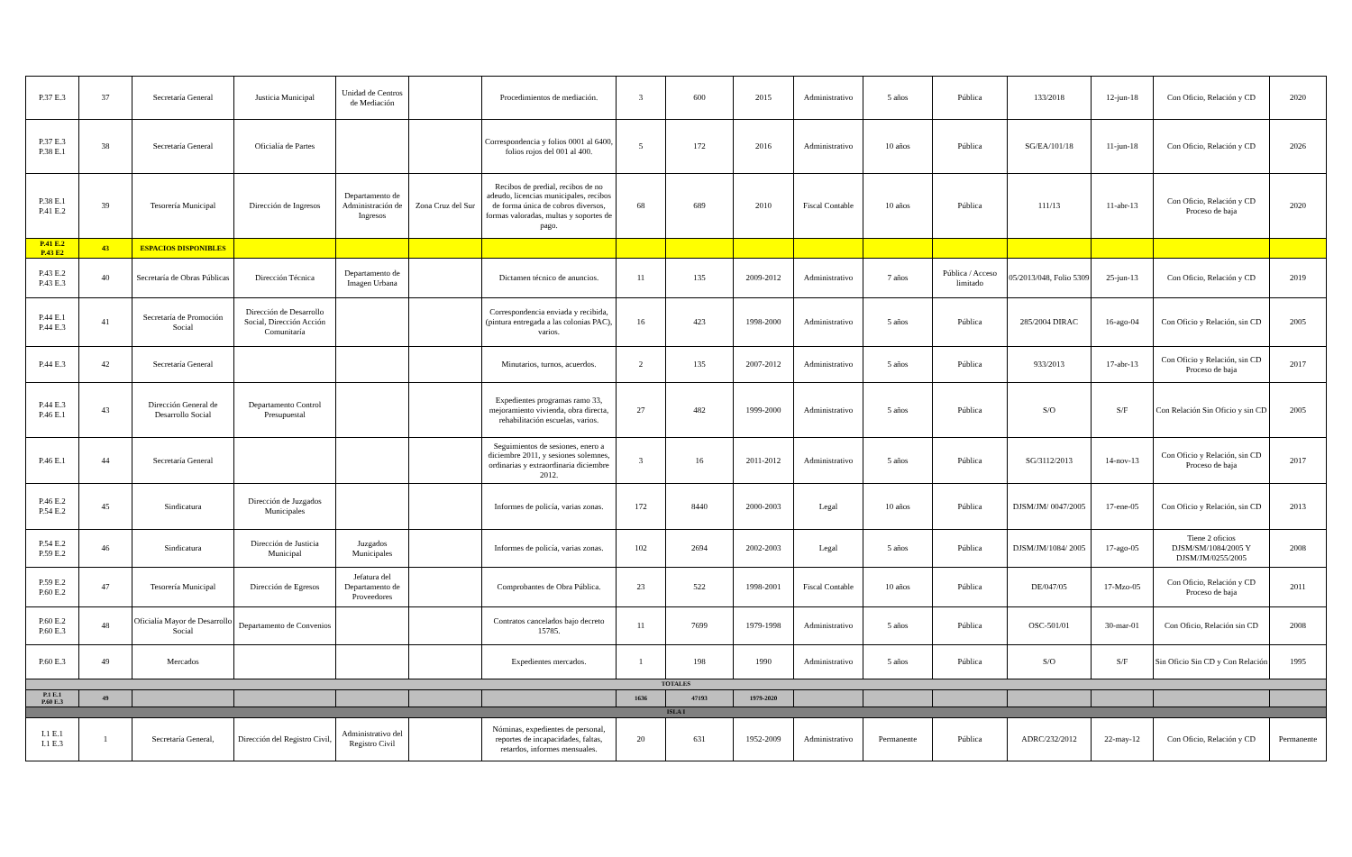| P.37 E.3 | 37 | Secretaría General | Justicia Municipal | Unidad de Centros de Mediación | | Procedimientos de mediación. | 3 | 600 | 2015 | Administrativo | 5 años | Pública | 133/2018 | 12-jun-18 | Con Oficio, Relación y CD | 2020 |
| P.37 E.3 P.38 E.1 | 38 | Secretaría General | Oficialía de Partes | | | Correspondencia y folios 0001 al 6400, folios rojos del 001 al 400. | 5 | 172 | 2016 | Administrativo | 10 años | Pública | SG/EA/101/18 | 11-jun-18 | Con Oficio, Relación y CD | 2026 |
| P.38 E.1 P.41 E.2 | 39 | Tesorería Municipal | Dirección de Ingresos | Departamento de Administración de Ingresos | Zona Cruz del Sur | Recibos de predial, recibos de no adeudo, licencias municipales, recibos de forma única de cobros diversos, formas valoradas, multas y soportes de pago. | 68 | 689 | 2010 | Fiscal Contable | 10 años | Pública | 111/13 | 11-abr-13 | Con Oficio, Relación y CD Proceso de baja | 2020 |
| P.41 E.2 P.43 E2 | 43 | ESPACIOS DISPONIBLES | | | | | | | | | | | | | | |
| P.43 E.2 P.43 E.3 | 40 | Secretaría de Obras Públicas | Dirección Técnica | Departamento de Imagen Urbana | | Dictamen técnico de anuncios. | 11 | 135 | 2009-2012 | Administrativo | 7 años | Pública / Acceso limitado | 05/2013/048, Folio 5309 | 25-jun-13 | Con Oficio, Relación y CD | 2019 |
| P.44 E.1 P.44 E.3 | 41 | Secretaría de Promoción Social | Dirección de Desarrollo Social, Dirección Acción Comunitaría | | | Correspondencia enviada y recibida, (pintura entregada a las colonias PAC), varios. | 16 | 423 | 1998-2000 | Administrativo | 5 años | Pública | 285/2004 DIRAC | 16-ago-04 | Con Oficio y Relación, sin CD | 2005 |
| P.44 E.3 | 42 | Secretaría General | | | | Minutarios, turnos, acuerdos. | 2 | 135 | 2007-2012 | Administrativo | 5 años | Pública | 933/2013 | 17-abr-13 | Con Oficio y Relación, sin CD Proceso de baja | 2017 |
| P.44 E.3 P.46 E.1 | 43 | Dirección General de Desarrollo Social | Departamento Control Presupuestal | | | Expedientes programas ramo 33, mejoramiento vivienda, obra directa, rehabilitación escuelas, varios. | 27 | 482 | 1999-2000 | Administrativo | 5 años | Pública | S/O | S/F | Con Relación Sin Oficio y sin CD | 2005 |
| P.46 E.1 | 44 | Secretaría General | | | | Seguimientos de sesiones, enero a diciembre 2011, y sesiones solemnes, ordinarias y extraordinaria diciembre 2012. | 3 | 16 | 2011-2012 | Administrativo | 5 años | Pública | SG/3112/2013 | 14-nov-13 | Con Oficio y Relación, sin CD Proceso de baja | 2017 |
| P.46 E.2 P.54 E.2 | 45 | Sindicatura | Dirección de Juzgados Municipales | | | Informes de policía, varias zonas. | 172 | 8440 | 2000-2003 | Legal | 10 años | Pública | DJSM/JM/ 0047/2005 | 17-ene-05 | Con Oficio y Relación, sin CD | 2013 |
| P.54 E.2 P.59 E.2 | 46 | Sindicatura | Dirección de Justicia Municipal | Juzgados Municipales | | Informes de policía, varias zonas. | 102 | 2694 | 2002-2003 | Legal | 5 años | Pública | DJSM/JM/1084/ 2005 | 17-ago-05 | Tiene 2 oficios DJSM/SM/1084/2005 Y DJSM/JM/0255/2005 | 2008 |
| P.59 E.2 P.60 E.2 | 47 | Tesorería Municipal | Dirección de Egresos | Jefatura del Departamento de Proveedores | | Comprobantes de Obra Pública. | 23 | 522 | 1998-2001 | Fiscal Contable | 10 años | Pública | DE/047/05 | 17-Mzo-05 | Con Oficio, Relación y CD Proceso de baja | 2011 |
| P.60 E.2 P.60 E.3 | 48 | Oficialía Mayor de Desarrollo Social | Departamento de Convenios | | | Contratos cancelados bajo decreto 15785. | 11 | 7699 | 1979-1998 | Administrativo | 5 años | Pública | OSC-501/01 | 30-mar-01 | Con Oficio, Relación sin CD | 2008 |
| P.60 E.3 | 49 | Mercados | | | | Expedientes mercados. | 1 | 198 | 1990 | Administrativo | 5 años | Pública | S/O | S/F | Sin Oficio Sin CD y Con Relación | 1995 |
| TOTALES | | | | | | | | | | | | | | | | |
| P.1 E.1 P.60 E.3 | 49 | | | | | | 1636 | 47193 | 1979-2020 | | | | | | | |
| ISLA I | | | | | | | | | | | | | | | | |
| I.1 E.1 I.1 E.3 | 1 | Secretaría General, | Dirección del Registro Civil, | Administrativo del Registro Civil | | Nóminas, expedientes de personal, reportes de incapacidades, faltas, retardos, informes mensuales. | 20 | 631 | 1952-2009 | Administrativo | Permanente | Pública | ADRC/232/2012 | 22-may-12 | Con Oficio, Relación y CD | Permanente |